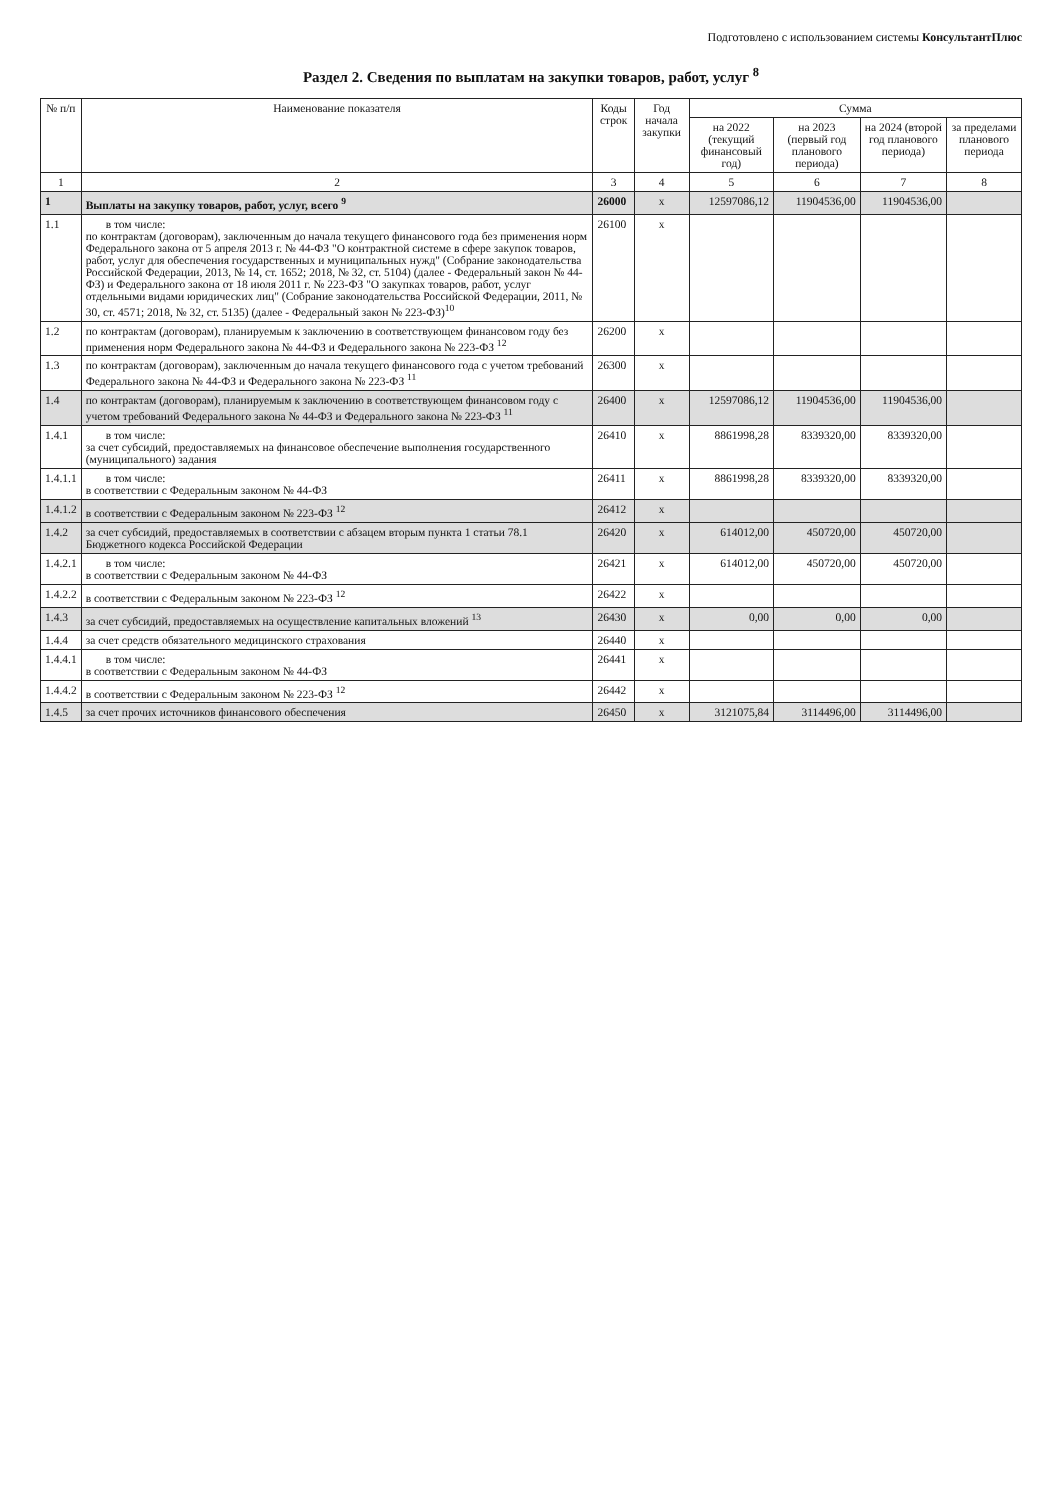Подготовлено с использованием системы КонсультантПлюс
Раздел 2. Сведения по выплатам на закупки товаров, работ, услуг <sup>8</sup>
| № п/п | Наименование показателя | Коды строк | Год начала закупки | Сумма | | | |
| --- | --- | --- | --- | --- | --- | --- | --- |
| | | | | на 2022 (текущий финансовый год) | на 2023 (первый год планового периода) | на 2024 (второй год планового периода) | за пределами планового периода |
| 1 | 2 | 3 | 4 | 5 | 6 | 7 | 8 |
| 1 | Выплаты на закупку товаров, работ, услуг, всего <sup>9</sup> | 26000 | x | 12597086,12 | 11904536,00 | 11904536,00 | |
| 1.1 | в том числе: по контрактам (договорам), заключенным до начала текущего финансового года без применения норм Федерального закона от 5 апреля 2013 г. № 44-ФЗ "О контрактной системе в сфере закупок товаров, работ, услуг для обеспечения государственных и муниципальных нужд" (Собрание законодательства Российской Федерации, 2013, № 14, ст. 1652; 2018, № 32, ст. 5104) (далее - Федеральный закон № 44-ФЗ) и Федерального закона от 18 июля 2011 г. № 223-ФЗ "О закупках товаров, работ, услуг отдельными видами юридических лиц" (Собрание законодательства Российской Федерации, 2011, № 30, ст. 4571; 2018, № 32, ст. 5135) (далее - Федеральный закон № 223-ФЗ)<sup>10</sup> | 26100 | x | | | | |
| 1.2 | по контрактам (договорам), планируемым к заключению в соответствующем финансовом году без применения норм Федерального закона № 44-ФЗ и Федерального закона № 223-ФЗ <sup>12</sup> | 26200 | x | | | | |
| 1.3 | по контрактам (договорам), заключенным до начала текущего финансового года с учетом требований Федерального закона № 44-ФЗ и Федерального закона № 223-ФЗ <sup>11</sup> | 26300 | x | | | | |
| 1.4 | по контрактам (договорам), планируемым к заключению в соответствующем финансовом году с учетом требований Федерального закона № 44-ФЗ и Федерального закона № 223-ФЗ <sup>11</sup> | 26400 | x | 12597086,12 | 11904536,00 | 11904536,00 | |
| 1.4.1 | в том числе: за счет субсидий, предоставляемых на финансовое обеспечение выполнения государственного (муниципального) задания | 26410 | x | 8861998,28 | 8339320,00 | 8339320,00 | |
| 1.4.1.1 | в том числе: в соответствии с Федеральным законом № 44-ФЗ | 26411 | x | 8861998,28 | 8339320,00 | 8339320,00 | |
| 1.4.1.2 | в соответствии с Федеральным законом № 223-ФЗ <sup>12</sup> | 26412 | x | | | | |
| 1.4.2 | за счет субсидий, предоставляемых в соответствии с абзацем вторым пункта 1 статьи 78.1 Бюджетного кодекса Российской Федерации | 26420 | x | 614012,00 | 450720,00 | 450720,00 | |
| 1.4.2.1 | в том числе: в соответствии с Федеральным законом № 44-ФЗ | 26421 | x | 614012,00 | 450720,00 | 450720,00 | |
| 1.4.2.2 | в соответствии с Федеральным законом № 223-ФЗ <sup>12</sup> | 26422 | x | | | | |
| 1.4.3 | за счет субсидий, предоставляемых на осуществление капитальных вложений <sup>13</sup> | 26430 | x | 0,00 | 0,00 | 0,00 | |
| 1.4.4 | за счет средств обязательного медицинского страхования | 26440 | x | | | | |
| 1.4.4.1 | в том числе: в соответствии с Федеральным законом № 44-ФЗ | 26441 | x | | | | |
| 1.4.4.2 | в соответствии с Федеральным законом № 223-ФЗ <sup>12</sup> | 26442 | x | | | | |
| 1.4.5 | за счет прочих источников финансового обеспечения | 26450 | x | 3121075,84 | 3114496,00 | 3114496,00 | |